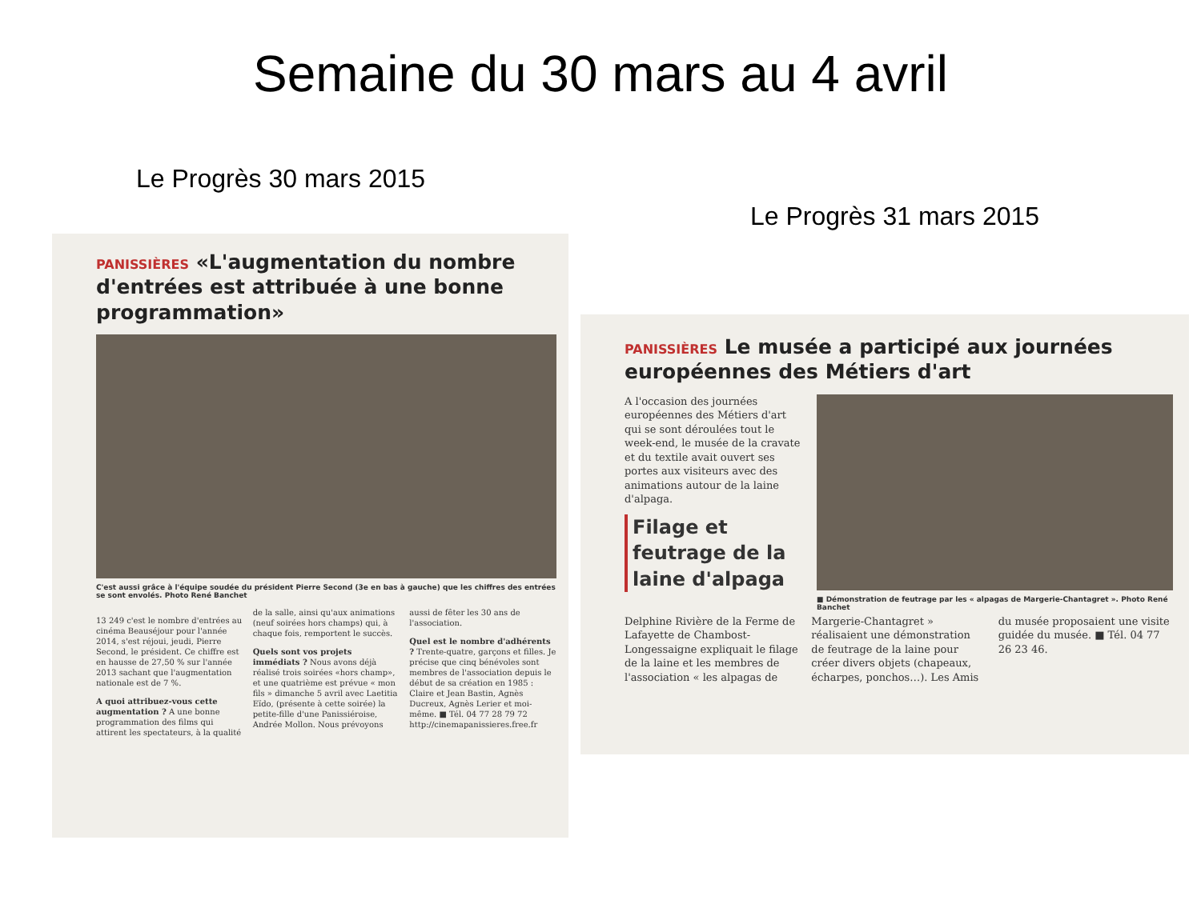Semaine du 30 mars au 4 avril
Le Progrès 30 mars 2015
Le Progrès 31 mars 2015
PANISSIÈRES «L'augmentation du nombre d'entrées est attribuée à une bonne programmation»
C'est aussi grâce à l'équipe soudée du président Pierre Second (3e en bas à gauche) que les chiffres des entrées se sont envolés. Photo René Banchet
13 249 c'est le nombre d'entrées au cinéma Beauséjour pour l'année 2014, s'est réjoui, jeudi, Pierre Second, le président. Ce chiffre est en hausse de 27,50 % sur l'année 2013 sachant que l'augmentation nationale est de 7 %.
A quoi attribuez-vous cette augmentation ? A une bonne programmation des films qui attirent les spectateurs, à la qualité de la salle, ainsi qu'aux animations (neuf soirées hors champs) qui, à chaque fois, remportent le succès.
Quels sont vos projets immédiats ? Nous avons déjà réalisé trois soirées «hors champ», et une quatrième est prévue « mon fils » dimanche 5 avril avec Laetitia Eïdo, (présente à cette soirée) la petite-fille d'une Panissiéroise, Andrée Mollon. Nous prévoyons aussi de fêter les 30 ans de l'association.
Quel est le nombre d'adhérents ? Trente-quatre, garçons et filles. Je précise que cinq bénévoles sont membres de l'association depuis le début de sa création en 1985 : Claire et Jean Bastin, Agnès Ducreux, Agnès Lerier et moi-même. ■ Tél. 04 77 28 79 72 http://cinemapanissieres.free.fr
PANISSIÈRES Le musée a participé aux journées européennes des Métiers d'art
A l'occasion des journées européennes des Métiers d'art qui se sont déroulées tout le week-end, le musée de la cravate et du textile avait ouvert ses portes aux visiteurs avec des animations autour de la laine d'alpaga.
Filage et feutrage de la laine d'alpaga
■ Démonstration de feutrage par les « alpagas de Margerie-Chantagret ». Photo René Banchet
Delphine Rivière de la Ferme de Lafayette de Chambost-Longessaigne expliquait le filage de la laine et les membres de l'association « les alpagas de Margerie-Chantagret » réalisaient une démonstration de feutrage de la laine pour créer divers objets (chapeaux, écharpes, ponchos…). Les Amis du musée proposaient une visite guidée du musée. ■ Tél. 04 77 26 23 46.